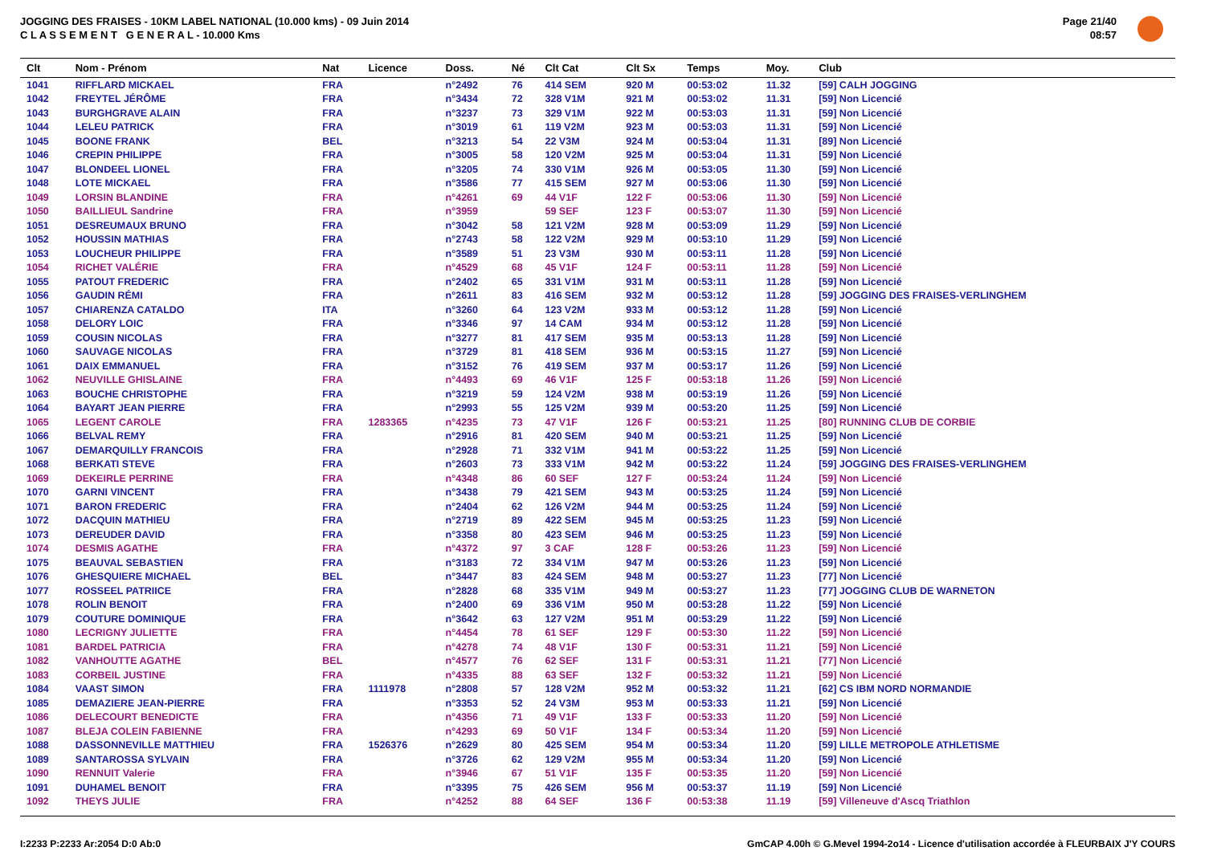JOGGING DES FRAISES - 10KM LABEL NATIONAL (10.000 kms) - 09 Juin 2014
C L A S S E M E N T G E N E R A L - 10.000 Kms
Page 21/40
08:57
| Clt | Nom - Prénom | Nat | Licence | Doss. | Né | Clt Cat | Clt Sx | Temps | Moy. | Club |
| --- | --- | --- | --- | --- | --- | --- | --- | --- | --- | --- |
| 1041 | RIFFLARD MICKAEL | FRA | | n°2492 | 76 | 414 SEM | 920 M | 00:53:02 | 11.32 | [59] CALH JOGGING |
| 1042 | FREYTEL JÉRÔME | FRA | | n°3434 | 72 | 328 V1M | 921 M | 00:53:02 | 11.31 | [59] Non Licencié |
| 1043 | BURGHGRAVE ALAIN | FRA | | n°3237 | 73 | 329 V1M | 922 M | 00:53:03 | 11.31 | [59] Non Licencié |
| 1044 | LELEU PATRICK | FRA | | n°3019 | 61 | 119 V2M | 923 M | 00:53:03 | 11.31 | [59] Non Licencié |
| 1045 | BOONE FRANK | BEL | | n°3213 | 54 | 22 V3M | 924 M | 00:53:04 | 11.31 | [89] Non Licencié |
| 1046 | CREPIN PHILIPPE | FRA | | n°3005 | 58 | 120 V2M | 925 M | 00:53:04 | 11.31 | [59] Non Licencié |
| 1047 | BLONDEEL LIONEL | FRA | | n°3205 | 74 | 330 V1M | 926 M | 00:53:05 | 11.30 | [59] Non Licencié |
| 1048 | LOTE MICKAEL | FRA | | n°3586 | 77 | 415 SEM | 927 M | 00:53:06 | 11.30 | [59] Non Licencié |
| 1049 | LORSIN BLANDINE | FRA | | n°4261 | 69 | 44 V1F | 122 F | 00:53:06 | 11.30 | [59] Non Licencié |
| 1050 | BAILLIEUL Sandrine | FRA | | n°3959 | | 59 SEF | 123 F | 00:53:07 | 11.30 | [59] Non Licencié |
| 1051 | DESREUMAUX BRUNO | FRA | | n°3042 | 58 | 121 V2M | 928 M | 00:53:09 | 11.29 | [59] Non Licencié |
| 1052 | HOUSSIN MATHIAS | FRA | | n°2743 | 58 | 122 V2M | 929 M | 00:53:10 | 11.29 | [59] Non Licencié |
| 1053 | LOUCHEUR PHILIPPE | FRA | | n°3589 | 51 | 23 V3M | 930 M | 00:53:11 | 11.28 | [59] Non Licencié |
| 1054 | RICHET VALÉRIE | FRA | | n°4529 | 68 | 45 V1F | 124 F | 00:53:11 | 11.28 | [59] Non Licencié |
| 1055 | PATOUT FREDERIC | FRA | | n°2402 | 65 | 331 V1M | 931 M | 00:53:11 | 11.28 | [59] Non Licencié |
| 1056 | GAUDIN RÉMI | FRA | | n°2611 | 83 | 416 SEM | 932 M | 00:53:12 | 11.28 | [59] JOGGING DES FRAISES-VERLINGHEM |
| 1057 | CHIARENZA CATALDO | ITA | | n°3260 | 64 | 123 V2M | 933 M | 00:53:12 | 11.28 | [59] Non Licencié |
| 1058 | DELORY LOIC | FRA | | n°3346 | 97 | 14 CAM | 934 M | 00:53:12 | 11.28 | [59] Non Licencié |
| 1059 | COUSIN NICOLAS | FRA | | n°3277 | 81 | 417 SEM | 935 M | 00:53:13 | 11.28 | [59] Non Licencié |
| 1060 | SAUVAGE NICOLAS | FRA | | n°3729 | 81 | 418 SEM | 936 M | 00:53:15 | 11.27 | [59] Non Licencié |
| 1061 | DAIX EMMANUEL | FRA | | n°3152 | 76 | 419 SEM | 937 M | 00:53:17 | 11.26 | [59] Non Licencié |
| 1062 | NEUVILLE GHISLAINE | FRA | | n°4493 | 69 | 46 V1F | 125 F | 00:53:18 | 11.26 | [59] Non Licencié |
| 1063 | BOUCHE CHRISTOPHE | FRA | | n°3219 | 59 | 124 V2M | 938 M | 00:53:19 | 11.26 | [59] Non Licencié |
| 1064 | BAYART JEAN PIERRE | FRA | | n°2993 | 55 | 125 V2M | 939 M | 00:53:20 | 11.25 | [59] Non Licencié |
| 1065 | LEGENT CAROLE | FRA | 1283365 | n°4235 | 73 | 47 V1F | 126 F | 00:53:21 | 11.25 | [80] RUNNING CLUB DE CORBIE |
| 1066 | BELVAL REMY | FRA | | n°2916 | 81 | 420 SEM | 940 M | 00:53:21 | 11.25 | [59] Non Licencié |
| 1067 | DEMARQUILLY FRANCOIS | FRA | | n°2928 | 71 | 332 V1M | 941 M | 00:53:22 | 11.25 | [59] Non Licencié |
| 1068 | BERKATI STEVE | FRA | | n°2603 | 73 | 333 V1M | 942 M | 00:53:22 | 11.24 | [59] JOGGING DES FRAISES-VERLINGHEM |
| 1069 | DEKEIRLE PERRINE | FRA | | n°4348 | 86 | 60 SEF | 127 F | 00:53:24 | 11.24 | [59] Non Licencié |
| 1070 | GARNI VINCENT | FRA | | n°3438 | 79 | 421 SEM | 943 M | 00:53:25 | 11.24 | [59] Non Licencié |
| 1071 | BARON FREDERIC | FRA | | n°2404 | 62 | 126 V2M | 944 M | 00:53:25 | 11.24 | [59] Non Licencié |
| 1072 | DACQUIN MATHIEU | FRA | | n°2719 | 89 | 422 SEM | 945 M | 00:53:25 | 11.23 | [59] Non Licencié |
| 1073 | DEREUDER DAVID | FRA | | n°3358 | 80 | 423 SEM | 946 M | 00:53:25 | 11.23 | [59] Non Licencié |
| 1074 | DESMIS AGATHE | FRA | | n°4372 | 97 | 3 CAF | 128 F | 00:53:26 | 11.23 | [59] Non Licencié |
| 1075 | BEAUVAL SEBASTIEN | FRA | | n°3183 | 72 | 334 V1M | 947 M | 00:53:26 | 11.23 | [59] Non Licencié |
| 1076 | GHESQUIERE MICHAEL | BEL | | n°3447 | 83 | 424 SEM | 948 M | 00:53:27 | 11.23 | [77] Non Licencié |
| 1077 | ROSSEEL PATRIICE | FRA | | n°2828 | 68 | 335 V1M | 949 M | 00:53:27 | 11.23 | [77] JOGGING CLUB DE WARNETON |
| 1078 | ROLIN BENOIT | FRA | | n°2400 | 69 | 336 V1M | 950 M | 00:53:28 | 11.22 | [59] Non Licencié |
| 1079 | COUTURE DOMINIQUE | FRA | | n°3642 | 63 | 127 V2M | 951 M | 00:53:29 | 11.22 | [59] Non Licencié |
| 1080 | LECRIGNY JULIETTE | FRA | | n°4454 | 78 | 61 SEF | 129 F | 00:53:30 | 11.22 | [59] Non Licencié |
| 1081 | BARDEL PATRICIA | FRA | | n°4278 | 74 | 48 V1F | 130 F | 00:53:31 | 11.21 | [59] Non Licencié |
| 1082 | VANHOUTTE AGATHE | BEL | | n°4577 | 76 | 62 SEF | 131 F | 00:53:31 | 11.21 | [77] Non Licencié |
| 1083 | CORBEIL JUSTINE | FRA | | n°4335 | 88 | 63 SEF | 132 F | 00:53:32 | 11.21 | [59] Non Licencié |
| 1084 | VAAST SIMON | FRA | 1111978 | n°2808 | 57 | 128 V2M | 952 M | 00:53:32 | 11.21 | [62] CS IBM NORD NORMANDIE |
| 1085 | DEMAZIERE JEAN-PIERRE | FRA | | n°3353 | 52 | 24 V3M | 953 M | 00:53:33 | 11.21 | [59] Non Licencié |
| 1086 | DELECOURT BENEDICTE | FRA | | n°4356 | 71 | 49 V1F | 133 F | 00:53:33 | 11.20 | [59] Non Licencié |
| 1087 | BLEJA COLEIN FABIENNE | FRA | | n°4293 | 69 | 50 V1F | 134 F | 00:53:34 | 11.20 | [59] Non Licencié |
| 1088 | DASSONNEVILLE MATTHIEU | FRA | 1526376 | n°2629 | 80 | 425 SEM | 954 M | 00:53:34 | 11.20 | [59] LILLE METROPOLE ATHLETISME |
| 1089 | SANTAROSSA SYLVAIN | FRA | | n°3726 | 62 | 129 V2M | 955 M | 00:53:34 | 11.20 | [59] Non Licencié |
| 1090 | RENNUIT Valerie | FRA | | n°3946 | 67 | 51 V1F | 135 F | 00:53:35 | 11.20 | [59] Non Licencié |
| 1091 | DUHAMEL BENOIT | FRA | | n°3395 | 75 | 426 SEM | 956 M | 00:53:37 | 11.19 | [59] Non Licencié |
| 1092 | THEYS JULIE | FRA | | n°4252 | 88 | 64 SEF | 136 F | 00:53:38 | 11.19 | [59] Villeneuve d'Ascq Triathlon |
I:2233 P:2233 Ar:2054 D:0 Ab:0
GmCAP 4.00h © G.Mevel 1994-2o14 - Licence d'utilisation accordée à FLEURBAIX J'Y COURS